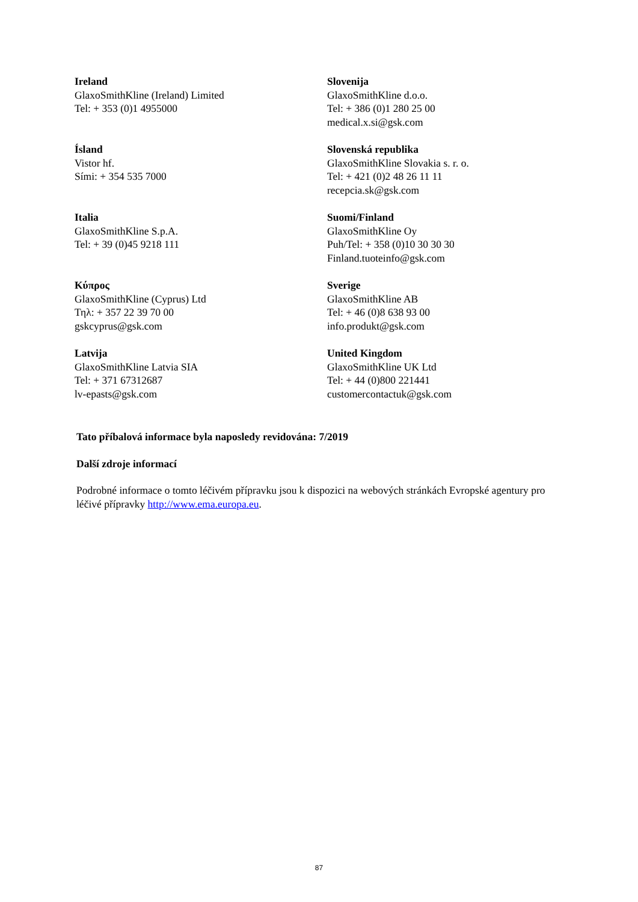Ireland
GlaxoSmithKline (Ireland) Limited
Tel: + 353 (0)1 4955000
Slovenija
GlaxoSmithKline d.o.o.
Tel: + 386 (0)1 280 25 00
medical.x.si@gsk.com
Ísland
Vistor hf.
Sími: + 354 535 7000
Slovenská republika
GlaxoSmithKline Slovakia s. r. o.
Tel: + 421 (0)2 48 26 11 11
recepcia.sk@gsk.com
Italia
GlaxoSmithKline S.p.A.
Tel: + 39 (0)45 9218 111
Suomi/Finland
GlaxoSmithKline Oy
Puh/Tel: + 358 (0)10 30 30 30
Finland.tuoteinfo@gsk.com
Κύπρος
GlaxoSmithKline (Cyprus) Ltd
Τηλ: + 357 22 39 70 00
gskcyprus@gsk.com
Sverige
GlaxoSmithKline AB
Tel: + 46 (0)8 638 93 00
info.produkt@gsk.com
Latvija
GlaxoSmithKline Latvia SIA
Tel: + 371 67312687
lv-epasts@gsk.com
United Kingdom
GlaxoSmithKline UK Ltd
Tel: + 44 (0)800 221441
customercontactuk@gsk.com
Tato příbalová informace byla naposledy revidována: 7/2019
Další zdroje informací
Podrobné informace o tomto léčivém přípravku jsou k dispozici na webových stránkách Evropské agentury pro léčivé přípravky http://www.ema.europa.eu.
87